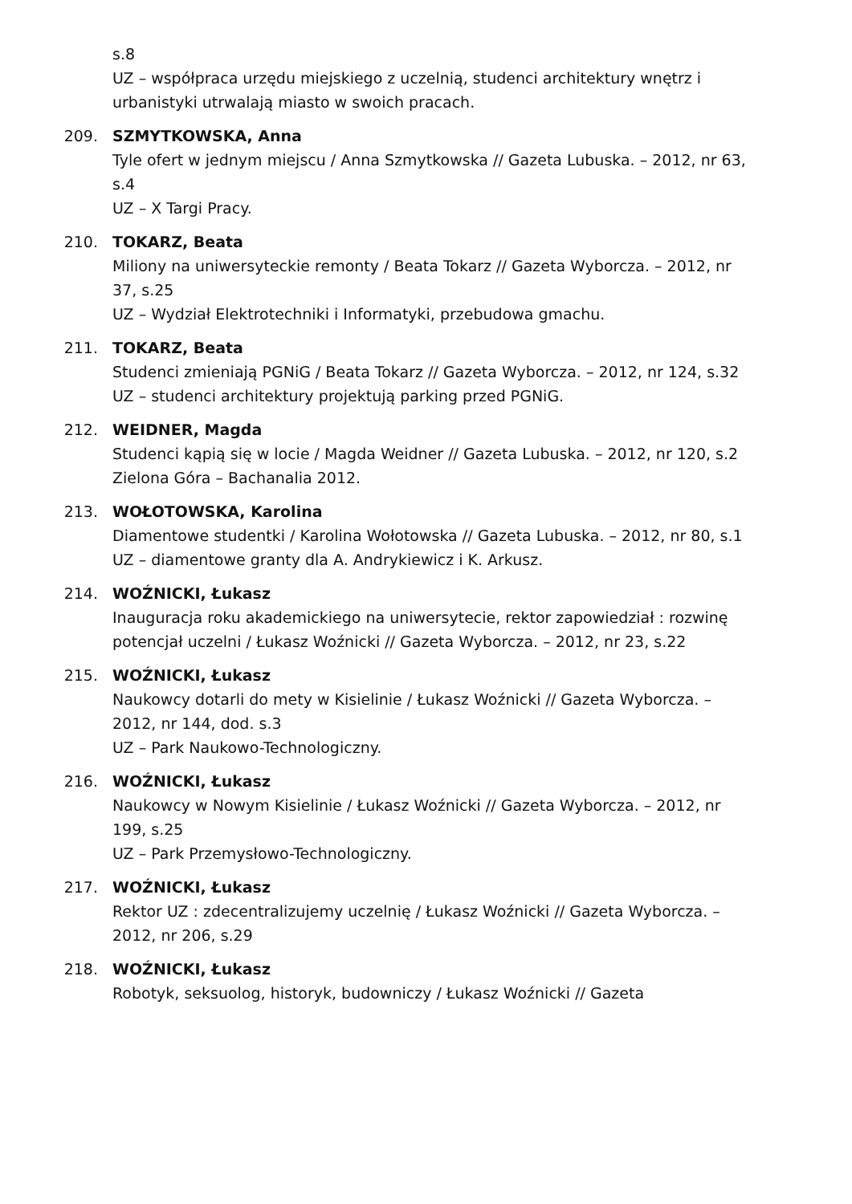s.8
UZ – współpraca urzędu miejskiego z uczelnią, studenci architektury wnętrz i urbanistyki utrwalają miasto w swoich pracach.
209. SZMYTKOWSKA, Anna
Tyle ofert w jednym miejscu / Anna Szmytkowska // Gazeta Lubuska. – 2012, nr 63, s.4
UZ – X Targi Pracy.
210. TOKARZ, Beata
Miliony na uniwersyteckie remonty / Beata Tokarz // Gazeta Wyborcza. – 2012, nr 37, s.25
UZ – Wydział Elektrotechniki i Informatyki, przebudowa gmachu.
211. TOKARZ, Beata
Studenci zmieniają PGNiG / Beata Tokarz // Gazeta Wyborcza. – 2012, nr 124, s.32
UZ – studenci architektury projektują parking przed PGNiG.
212. WEIDNER, Magda
Studenci kąpią się w locie / Magda Weidner // Gazeta Lubuska. – 2012, nr 120, s.2
Zielona Góra – Bachanalia 2012.
213. WOŁOTOWSKA, Karolina
Diamentowe studentki / Karolina Wołotowska // Gazeta Lubuska. – 2012, nr 80, s.1
UZ – diamentowe granty dla A. Andrykiewicz i K. Arkusz.
214. WOŹNICKI, Łukasz
Inauguracja roku akademickiego na uniwersytecie, rektor zapowiedział : rozwinę potencjał uczelni / Łukasz Woźnicki // Gazeta Wyborcza. – 2012, nr 23, s.22
215. WOŹNICKI, Łukasz
Naukowcy dotarli do mety w Kisielinie / Łukasz Woźnicki // Gazeta Wyborcza. – 2012, nr 144, dod. s.3
UZ – Park Naukowo-Technologiczny.
216. WOŹNICKI, Łukasz
Naukowcy w Nowym Kisielinie / Łukasz Woźnicki // Gazeta Wyborcza. – 2012, nr 199, s.25
UZ – Park Przemysłowo-Technologiczny.
217. WOŹNICKI, Łukasz
Rektor UZ : zdecentralizujemy uczelnię / Łukasz Woźnicki // Gazeta Wyborcza. – 2012, nr 206, s.29
218. WOŹNICKI, Łukasz
Robotyk, seksuolog, historyk, budowniczy / Łukasz Woźnicki // Gazeta